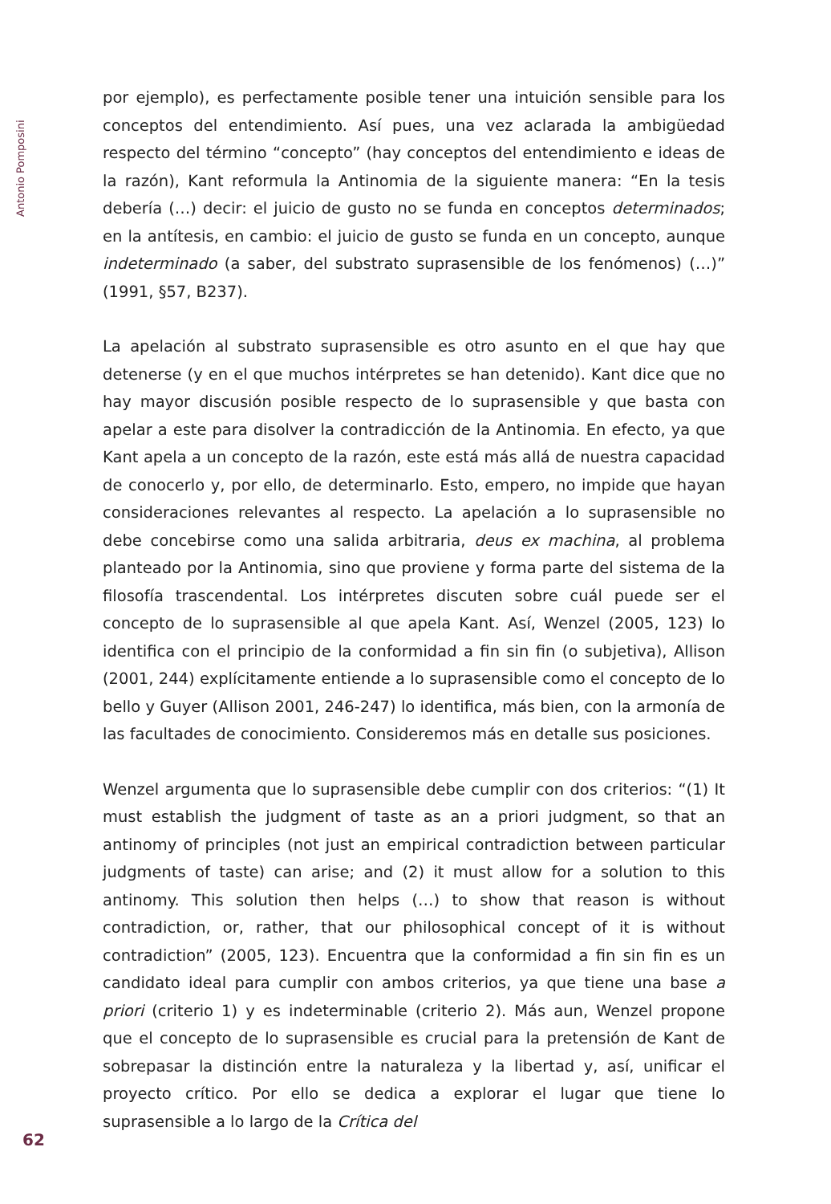Antonio Pomposini
por ejemplo), es perfectamente posible tener una intuición sensible para los conceptos del entendimiento. Así pues, una vez aclarada la ambigüedad respecto del término “concepto” (hay conceptos del entendimiento e ideas de la razón), Kant reformula la Antinomia de la siguiente manera: “En la tesis debería (…) decir: el juicio de gusto no se funda en conceptos determinados; en la antítesis, en cambio: el juicio de gusto se funda en un concepto, aunque indeterminado (a saber, del substrato suprasensible de los fenómenos) (…)” (1991, §57, B237).
La apelación al substrato suprasensible es otro asunto en el que hay que detenerse (y en el que muchos intérpretes se han detenido). Kant dice que no hay mayor discusión posible respecto de lo suprasensible y que basta con apelar a este para disolver la contradicción de la Antinomia. En efecto, ya que Kant apela a un concepto de la razón, este está más allá de nuestra capacidad de conocerlo y, por ello, de determinarlo. Esto, empero, no impide que hayan consideraciones relevantes al respecto. La apelación a lo suprasensible no debe concebirse como una salida arbitraria, deus ex machina, al problema planteado por la Antinomia, sino que proviene y forma parte del sistema de la filosofía trascendental. Los intérpretes discuten sobre cuál puede ser el concepto de lo suprasensible al que apela Kant. Así, Wenzel (2005, 123) lo identifica con el principio de la conformidad a fin sin fin (o subjetiva), Allison (2001, 244) explícitamente entiende a lo suprasensible como el concepto de lo bello y Guyer (Allison 2001, 246-247) lo identifica, más bien, con la armonía de las facultades de conocimiento. Consideremos más en detalle sus posiciones.
Wenzel argumenta que lo suprasensible debe cumplir con dos criterios: “(1) It must establish the judgment of taste as an a priori judgment, so that an antinomy of principles (not just an empirical contradiction between particular judgments of taste) can arise; and (2) it must allow for a solution to this antinomy. This solution then helps (…) to show that reason is without contradiction, or, rather, that our philosophical concept of it is without contradiction” (2005, 123). Encuentra que la conformidad a fin sin fin es un candidato ideal para cumplir con ambos criterios, ya que tiene una base a priori (criterio 1) y es indeterminable (criterio 2). Más aun, Wenzel propone que el concepto de lo suprasensible es crucial para la pretensión de Kant de sobrepasar la distinción entre la naturaleza y la libertad y, así, unificar el proyecto crítico. Por ello se dedica a explorar el lugar que tiene lo suprasensible a lo largo de la Crítica del
62